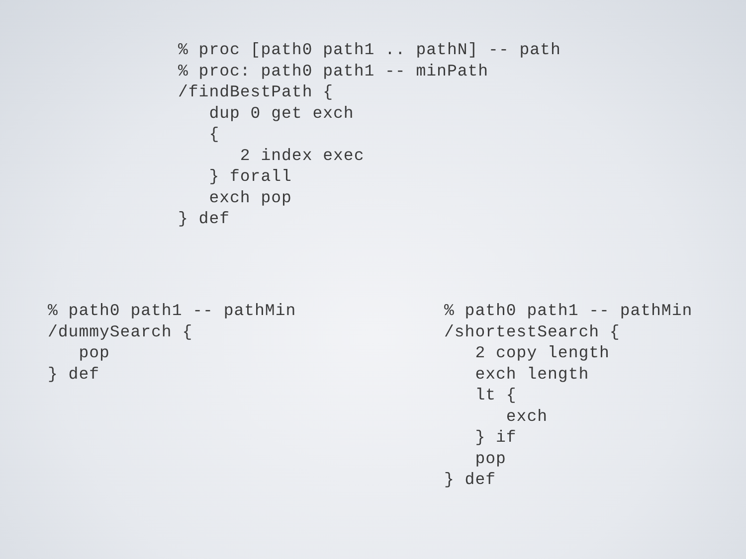% proc [path0 path1 .. pathN] -- path
% proc: path0 path1 -- minPath
/findBestPath {
   dup 0 get exch
   {
      2 index exec
   } forall
   exch pop
} def
% path0 path1 -- pathMin
/dummySearch {
   pop
} def
% path0 path1 -- pathMin
/shortestSearch {
   2 copy length
   exch length
   lt {
      exch
   } if
   pop
} def